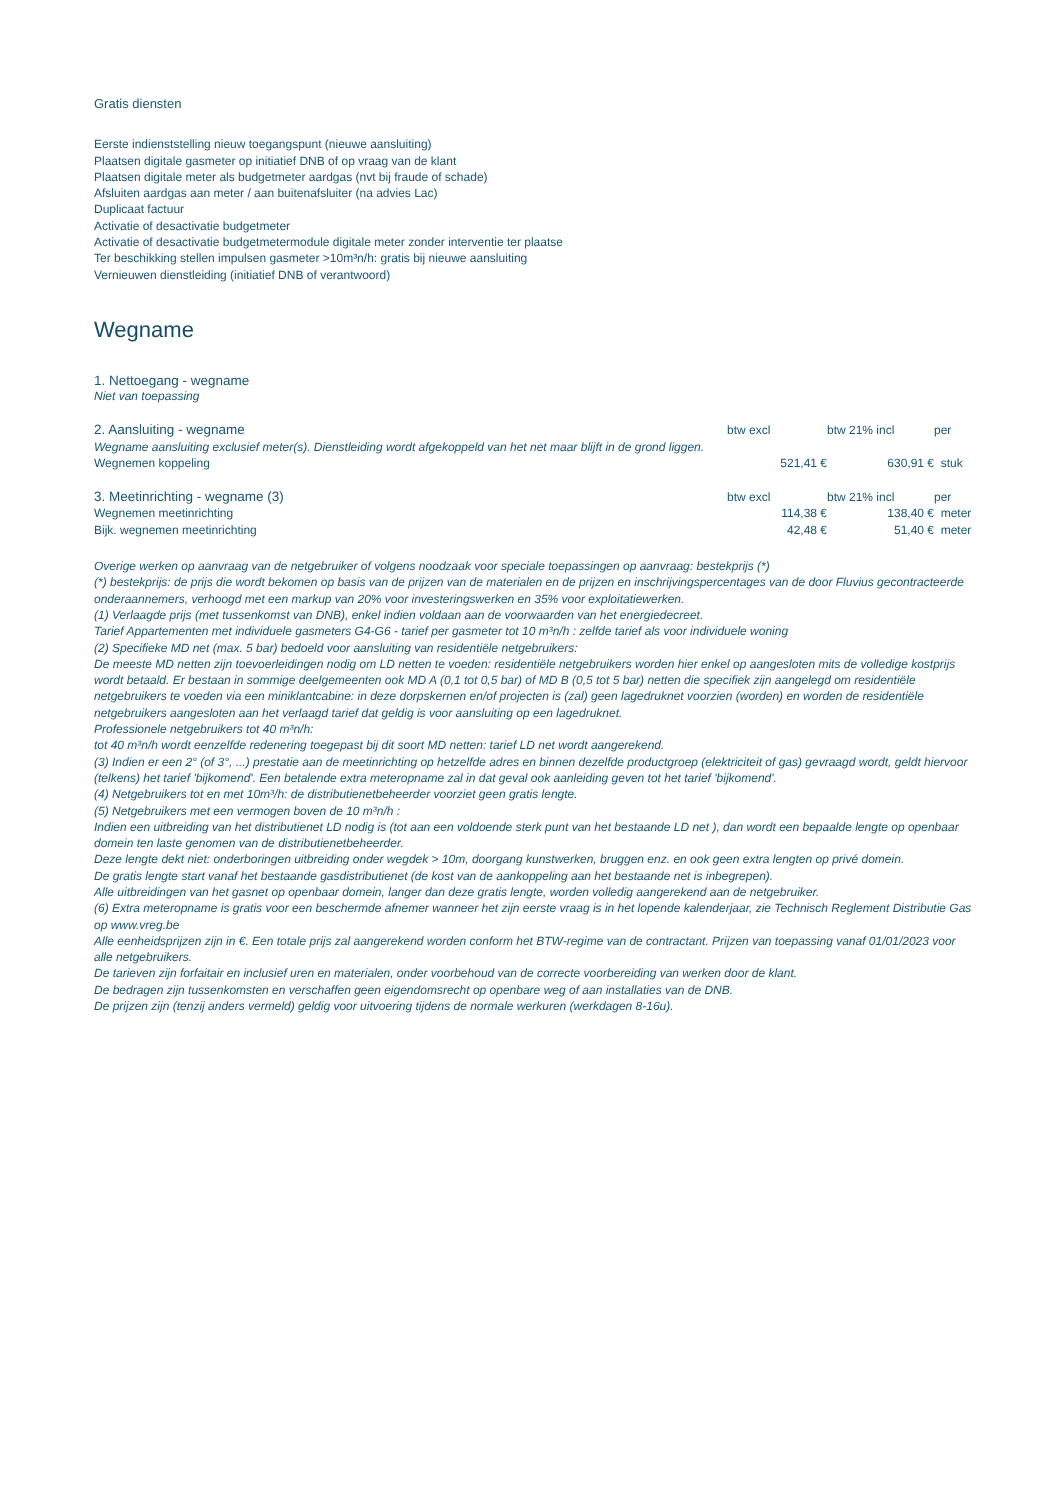Gratis diensten
Eerste indienststelling nieuw toegangspunt (nieuwe aansluiting)
Plaatsen digitale gasmeter op initiatief DNB of op vraag van de klant
Plaatsen digitale meter als budgetmeter aardgas (nvt bij fraude of schade)
Afsluiten aardgas aan meter / aan buitenafsluiter (na advies Lac)
Duplicaat factuur
Activatie of desactivatie budgetmeter
Activatie of desactivatie budgetmetermodule digitale meter zonder interventie ter plaatse
Ter beschikking stellen impulsen gasmeter >10m³n/h: gratis bij nieuwe aansluiting
Vernieuwen dienstleiding (initiatief DNB of verantwoord)
Wegname
1. Nettoegang - wegname
Niet van toepassing
| 2. Aansluiting - wegname | btw excl | btw 21% incl | per |
| Wegname aansluiting exclusief meter(s). Dienstleiding wordt afgekoppeld van het net maar blijft in de grond liggen. | | | |
| Wegnemen koppeling | 521,41 € | 630,91 € | stuk |
| 3. Meetinrichting - wegname (3) | btw excl | btw 21% incl | per |
| Wegnemen meetinrichting | 114,38 € | 138,40 € | meter |
| Bijk. wegnemen meetinrichting | 42,48 € | 51,40 € | meter |
Overige werken op aanvraag van de netgebruiker of volgens noodzaak voor speciale toepassingen op aanvraag: bestekprijs (*)
(*) bestekprijs: de prijs die wordt bekomen op basis van de prijzen van de materialen en de prijzen en inschrijvingspercentages van de door Fluvius gecontracteerde onderaannemers, verhoogd met een markup van 20% voor investeringswerken en 35% voor exploitatiewerken.
(1) Verlaagde prijs (met tussenkomst van DNB), enkel indien voldaan aan de voorwaarden van het energiedecreet.
Tarief Appartementen met individuele gasmeters G4-G6 - tarief per gasmeter tot 10 m³n/h : zelfde tarief als voor individuele woning
(2) Specifieke MD net (max. 5 bar) bedoeld voor aansluiting van residentiële netgebruikers:
De meeste MD netten zijn toevoerleidingen nodig om LD netten te voeden: residentiële netgebruikers worden hier enkel op aangesloten mits de volledige kostprijs wordt betaald. Er bestaan in sommige deelgemeenten ook MD A (0,1 tot 0,5 bar) of MD B (0,5 tot 5 bar) netten die specifiek zijn aangelegd om residentiële netgebruikers te voeden via een miniklantcabine: in deze dorpskernen en/of projecten is (zal) geen lagedruknet voorzien (worden) en worden de residentiële netgebruikers aangesloten aan het verlaagd tarief dat geldig is voor aansluiting op een lagedruknet.
Professionele netgebruikers tot 40 m³n/h:
tot 40 m³n/h wordt eenzelfde redenering toegepast bij dit soort MD netten: tarief LD net wordt aangerekend.
(3) Indien er een 2° (of 3°, ...) prestatie aan de meetinrichting op hetzelfde adres en binnen dezelfde productgroep (elektriciteit of gas) gevraagd wordt, geldt hiervoor (telkens) het tarief 'bijkomend'. Een betalende extra meteropname zal in dat geval ook aanleiding geven tot het tarief 'bijkomend'.
(4) Netgebruikers tot en met 10m³/h: de distributienetbeheerder voorziet geen gratis lengte.
(5) Netgebruikers met een vermogen boven de 10 m³n/h :
Indien een uitbreiding van het distributienet LD nodig is (tot aan een voldoende sterk punt van het bestaande LD net ), dan wordt een bepaalde lengte op openbaar domein ten laste genomen van de distributienetbeheerder.
Deze lengte dekt niet: onderboringen uitbreiding onder wegdek > 10m, doorgang kunstwerken, bruggen enz. en ook geen extra lengten op privé domein.
De gratis lengte start vanaf het bestaande gasdistributienet (de kost van de aankoppeling aan het bestaande net is inbegrepen).
Alle uitbreidingen van het gasnet op openbaar domein, langer dan deze gratis lengte, worden volledig aangerekend aan de netgebruiker.
(6) Extra meteropname is gratis voor een beschermde afnemer wanneer het zijn eerste vraag is in het lopende kalenderjaar, zie Technisch Reglement Distributie Gas op www.vreg.be
Alle eenheidsprijzen zijn in €. Een totale prijs zal aangerekend worden conform het BTW-regime van de contractant. Prijzen van toepassing vanaf 01/01/2023 voor alle netgebruikers.
De tarieven zijn forfaitair en inclusief uren en materialen, onder voorbehoud van de correcte voorbereiding van werken door de klant.
De bedragen zijn tussenkomsten en verschaffen geen eigendomsrecht op openbare weg of aan installaties van de DNB.
De prijzen zijn (tenzij anders vermeld) geldig voor uitvoering tijdens de normale werkuren (werkdagen 8-16u).